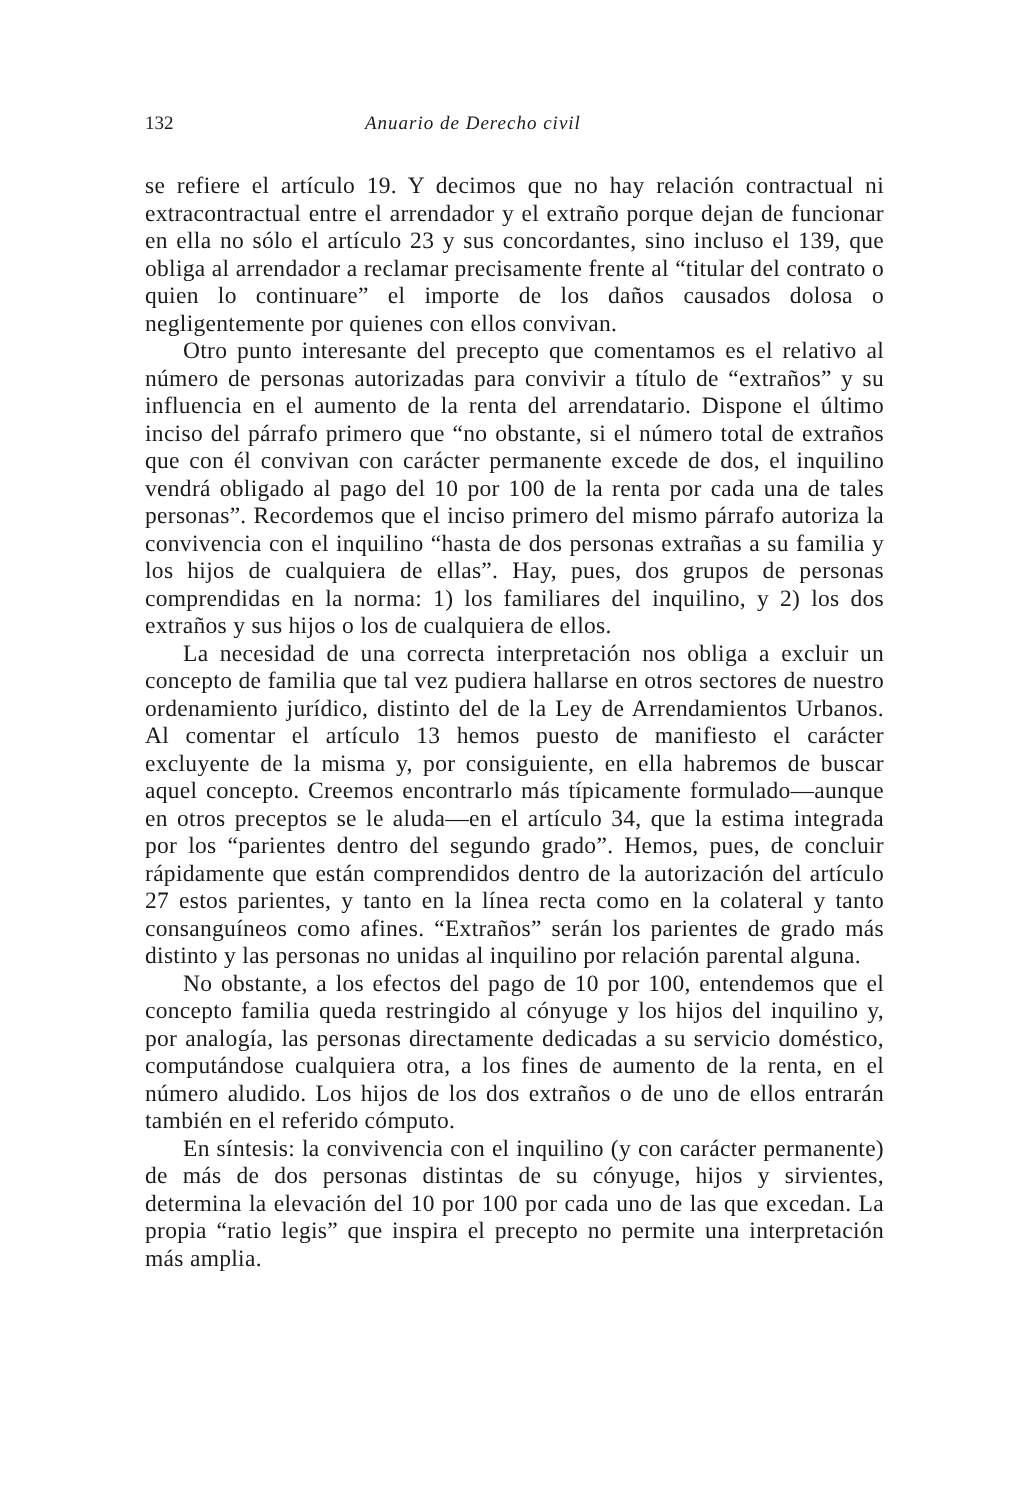132 Anuario de Derecho civil
se refiere el artículo 19. Y decimos que no hay relación contractual ni extracontractual entre el arrendador y el extraño porque dejan de funcionar en ella no sólo el artículo 23 y sus concordantes, sino incluso el 139, que obliga al arrendador a reclamar precisamente frente al “titular del contrato o quien lo continuare” el importe de los daños causados dolosa o negligentemente por quienes con ellos convivan.
Otro punto interesante del precepto que comentamos es el relativo al número de personas autorizadas para convivir a título de “extraños” y su influencia en el aumento de la renta del arrendatario. Dispone el último inciso del párrafo primero que “no obstante, si el número total de extraños que con él convivan con carácter permanente excede de dos, el inquilino vendrá obligado al pago del 10 por 100 de la renta por cada una de tales personas”. Recordemos que el inciso primero del mismo párrafo autoriza la convivencia con el inquilino “hasta de dos personas extrañas a su familia y los hijos de cualquiera de ellas”. Hay, pues, dos grupos de personas comprendidas en la norma: 1) los familiares del inquilino, y 2) los dos extraños y sus hijos o los de cualquiera de ellos.
La necesidad de una correcta interpretación nos obliga a excluir un concepto de familia que tal vez pudiera hallarse en otros sectores de nuestro ordenamiento jurídico, distinto del de la Ley de Arrendamientos Urbanos. Al comentar el artículo 13 hemos puesto de manifiesto el carácter excluyente de la misma y, por consiguiente, en ella habremos de buscar aquel concepto. Creemos encontrarlo más típicamente formulado—aunque en otros preceptos se le aluda—en el artículo 34, que la estima integrada por los “parientes dentro del segundo grado”. Hemos, pues, de concluir rápidamente que están comprendidos dentro de la autorización del artículo 27 estos parientes, y tanto en la línea recta como en la colateral y tanto consanguíneos como afines. “Extraños” serán los parientes de grado más distinto y las personas no unidas al inquilino por relación parental alguna.
No obstante, a los efectos del pago de 10 por 100, entendemos que el concepto familia queda restringido al cónyuge y los hijos del inquilino y, por analogía, las personas directamente dedicadas a su servicio doméstico, computándose cualquiera otra, a los fines de aumento de la renta, en el número aludido. Los hijos de los dos extraños o de uno de ellos entrarán también en el referido cómputo.
En síntesis: la convivencia con el inquilino (y con carácter permanente) de más de dos personas distintas de su cónyuge, hijos y sirvientes, determina la elevación del 10 por 100 por cada uno de las que excedan. La propia “ratio legis” que inspira el precepto no permite una interpretación más amplia.